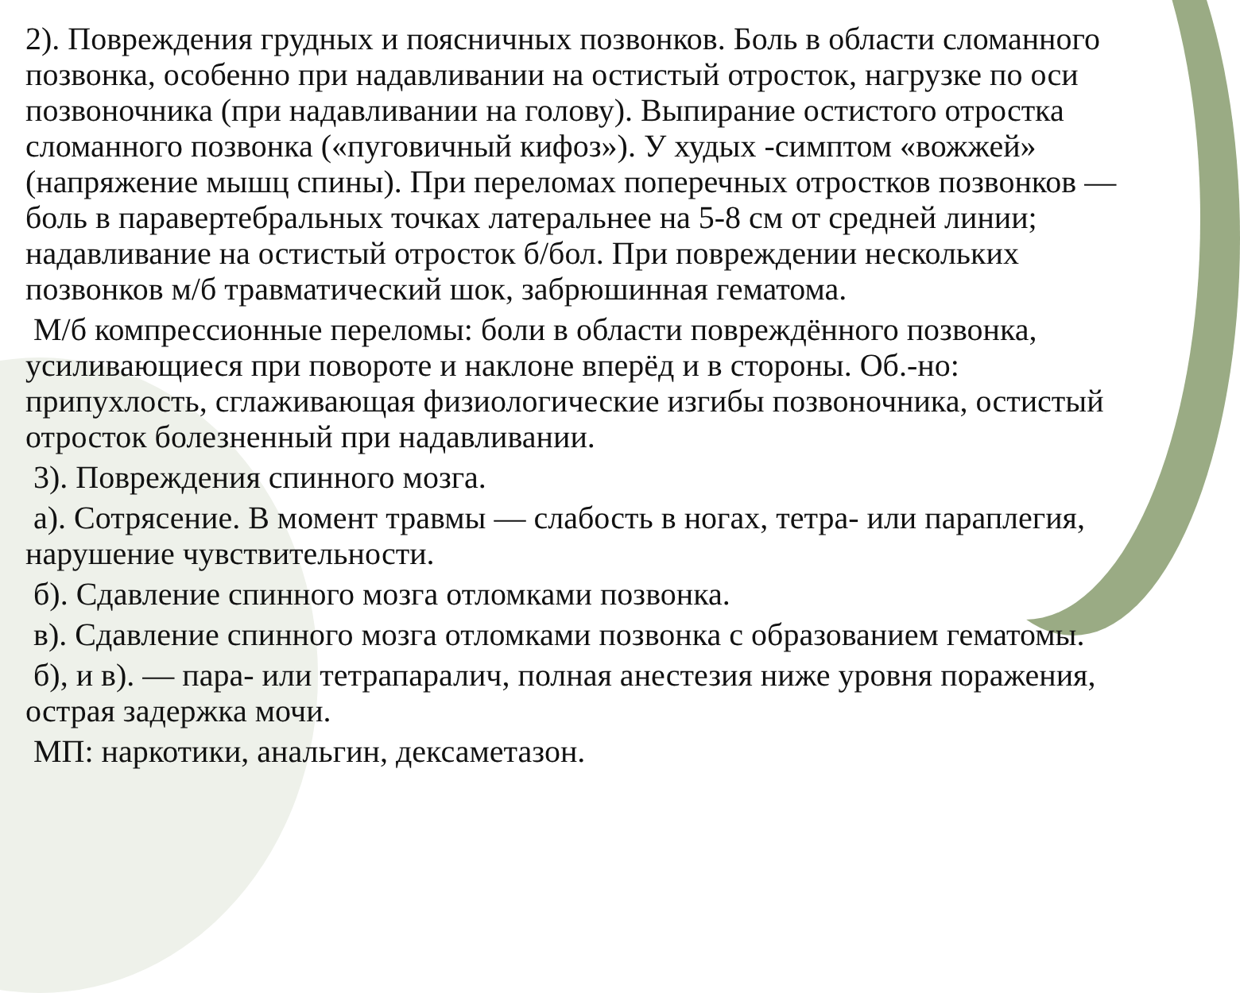2). Повреждения грудных и поясничных позвонков. Боль в области сломанного позвонка, особенно при надавливании на остистый отросток, нагрузке по оси позвоночника (при надавливании на голову). Выпирание остистого отростка сломанного позвонка («пуговичный кифоз»). У худых -симптом «вожжей» (напряжение мышц спины). При переломах поперечных отростков позвонков — боль в паравертебральных точках латеральнее на 5-8 см от средней линии; надавливание на остистый отросток б/бол. При повреждении нескольких позвонков м/б травматический шок, забрюшинная гематома.
М/б компрессионные переломы: боли в области повреждённого позвонка, усиливающиеся при повороте и наклоне вперёд и в стороны. Об.-но: припухлость, сглаживающая физиологические изгибы позвоночника, остистый отросток болезненный при надавливании.
3). Повреждения спинного мозга.
а). Сотрясение. В момент травмы — слабость в ногах, тетра- или параплегия, нарушение чувствительности.
б). Сдавление спинного мозга отломками позвонка.
в). Сдавление спинного мозга отломками позвонка с образованием гематомы.
б), и в). — пара- или тетрапаралич, полная анестезия ниже уровня поражения, острая задержка мочи.
МП: наркотики, анальгин, дексаметазон.